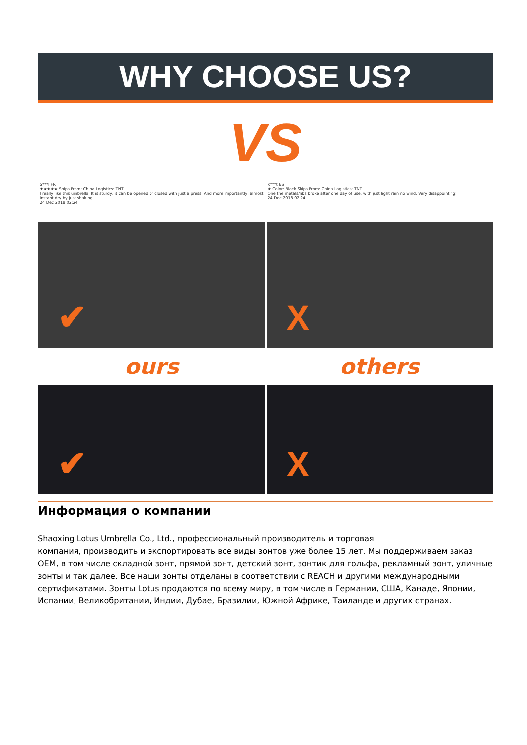WHY CHOOSE US?
VS
S***l FR
★★★★★ Ships From: China Logistics: TNT
I really like this umbrella. It is sturdy, it can be opened or closed with just a press. And more importantly, almost instant dry by just shaking.
24 Dec 2018 02:24
K***t ES
★ Color: Black Ships From: China Logistics: TNT
One the metals/ribs broke after one day of use, with just light rain no wind. Very disappointing!
24 Dec 2018 02:24
✔
X
ours others
✔
X
Информация о компании
Shaoxing Lotus Umbrella Co., Ltd., профессиональный производитель и торговая
компания, производить и экспортировать все виды зонтов уже более 15 лет. Мы поддерживаем заказ OEM, в том числе складной зонт, прямой зонт, детский зонт, зонтик для гольфа, рекламный зонт, уличные зонты и так далее. Все наши зонты отделаны в соответствии с REACH и другими международными сертификатами. Зонты Lotus продаются по всему миру, в том числе в Германии, США, Канаде, Японии, Испании, Великобритании, Индии, Дубае, Бразилии, Южной Африке, Таиланде и других странах.